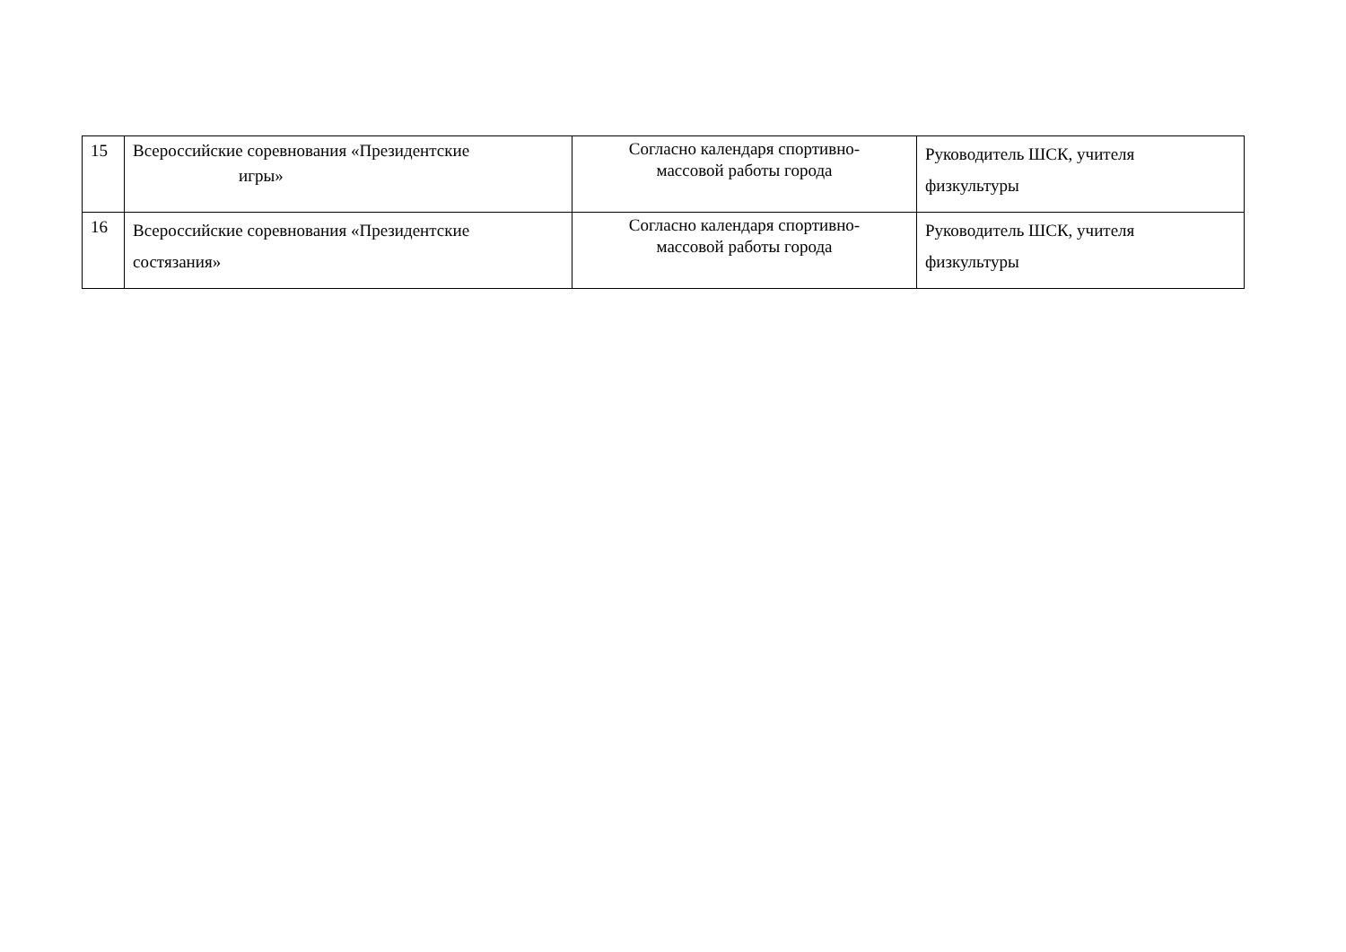| 15 | Всероссийские соревнования «Президентские игры» | Согласно календаря спортивно- массовой работы города | Руководитель ШСК, учителя физкультуры |
| 16 | Всероссийские соревнования «Президентские состязания» | Согласно календаря спортивно- массовой работы города | Руководитель ШСК, учителя физкультуры |